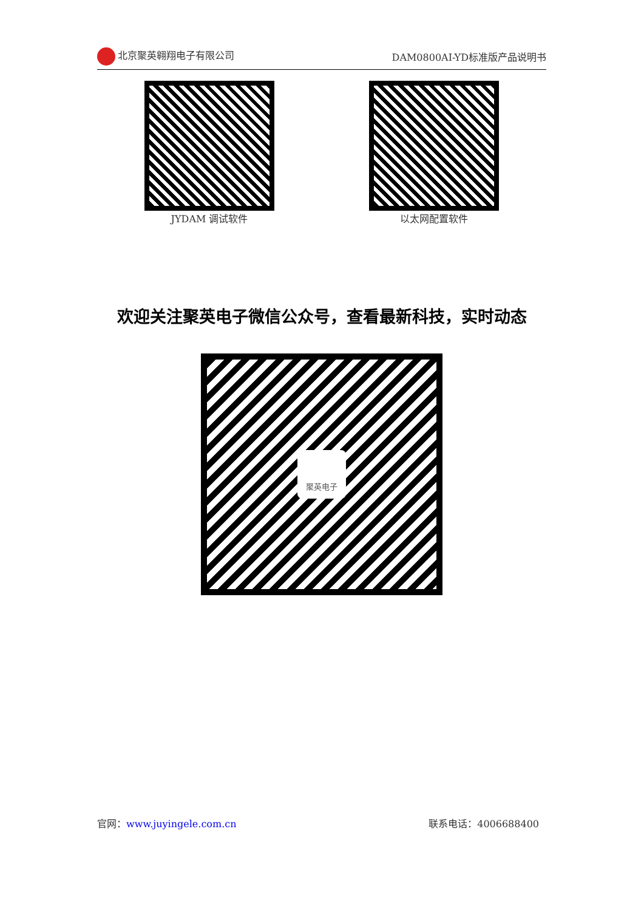北京聚英翱翔电子有限公司 DAM0800AI-YD标准版产品说明书
JYDAM 调试软件 以太网配置软件
欢迎关注聚英电子微信公众号，查看最新科技，实时动态
聚英电子
官网：www.juyingele.com.cn 联系电话：4006688400